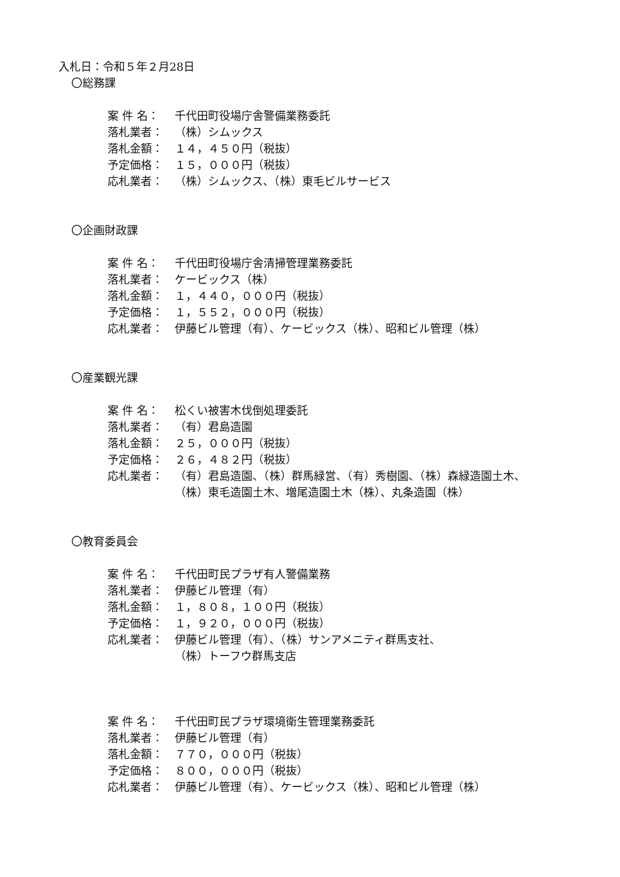入札日：令和５年２月28日
〇総務課
案 件 名： 千代田町役場庁舎警備業務委託
落札業者： （株）シムックス
落札金額： １４，４５０円（税抜）
予定価格： １５，０００円（税抜）
応札業者： （株）シムックス、（株）東毛ビルサービス
〇企画財政課
案 件 名： 千代田町役場庁舎清掃管理業務委託
落札業者： ケービックス（株）
落札金額： １，４４０，０００円（税抜）
予定価格： １，５５２，０００円（税抜）
応札業者： 伊藤ビル管理（有）、ケービックス（株）、昭和ビル管理（株）
〇産業観光課
案 件 名： 松くい被害木伐倒処理委託
落札業者： （有）君島造園
落札金額： ２５，０００円（税抜）
予定価格： ２６，４８２円（税抜）
応札業者： （有）君島造園、（株）群馬緑営、（有）秀樹園、（株）森緑造園土木、
（株）東毛造園土木、増尾造園土木（株）、丸条造園（株）
〇教育委員会
案 件 名： 千代田町民プラザ有人警備業務
落札業者： 伊藤ビル管理（有）
落札金額： １，８０８，１００円（税抜）
予定価格： １，９２０，０００円（税抜）
応札業者： 伊藤ビル管理（有）、（株）サンアメニティ群馬支社、
（株）トーフウ群馬支店
案 件 名： 千代田町民プラザ環境衛生管理業務委託
落札業者： 伊藤ビル管理（有）
落札金額： ７７０，０００円（税抜）
予定価格： ８００，０００円（税抜）
応札業者： 伊藤ビル管理（有）、ケービックス（株）、昭和ビル管理（株）